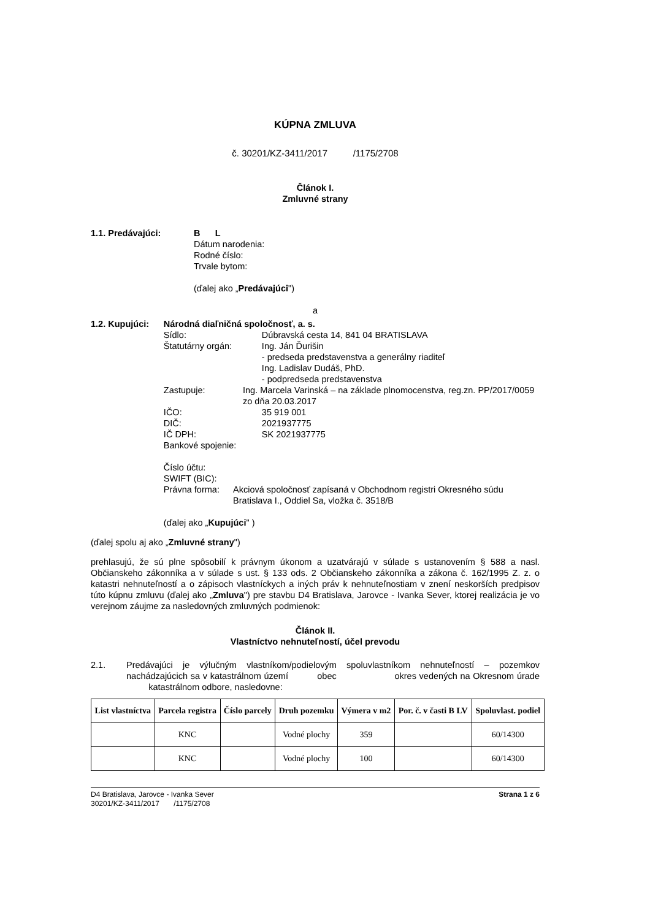KÚPNA ZMLUVA
č. 30201/KZ-3411/2017 /1175/2708
Článok I.
Zmluvné strany
1.1. Predávajúci: B L
Dátum narodenia:
Rodné číslo:
Trvale bytom:
(ďalej ako „Predávajúci")
a
1.2. Kupujúci: Národná diaľničná spoločnosť, a. s.
Sídlo: Dúbravská cesta 14, 841 04 BRATISLAVA
Štatutárny orgán: Ing. Ján Ďurišin
- predseda predstavenstva a generálny riaditeľ
Ing. Ladislav Dudáš, PhD.
- podpredseda predstavenstva
Zastupuje: Ing. Marcela Varinská – na základe plnomocenstva, reg.zn. PP/2017/0059 zo dňa 20.03.2017
IČO: 35 919 001
DIČ: 2021937775
IČ DPH: SK 2021937775
Bankové spojenie:
Číslo účtu:
SWIFT (BIC):
Právna forma: Akciová spoločnosť zapísaná v Obchodnom registri Okresného súdu Bratislava I., Oddiel Sa, vložka č. 3518/B
(ďalej ako „Kupujúci" )
(ďalej spolu aj ako „Zmluvné strany")
prehlasujú, že sú plne spôsobilí k právnym úkonom a uzatvárajú v súlade s ustanovením § 588 a nasl. Občianskeho zákonníka a v súlade s ust. § 133 ods. 2 Občianskeho zákonníka a zákona č. 162/1995 Z. z. o katastri nehnuteľností a o zápisoch vlastníckych a iných práv k nehnuteľnostiam v znení neskorších predpisov túto kúpnu zmluvu (ďalej ako „Zmluva") pre stavbu D4 Bratislava, Jarovce - Ivanka Sever, ktorej realizácia je vo verejnom záujme za nasledovných zmluvných podmienok:
Článok II.
Vlastníctvo nehnuteľností, účel prevodu
2.1. Predávajúci je výlučným vlastníkom/podielovým spoluvlastníkom nehnuteľností – pozemkov nachádzajúcich sa v katastrálnom území obec okres vedených na Okresnom úrade katastrálnom odbore, nasledovne:
| List vlastníctva | Parcela registra | Číslo parcely | Druh pozemku | Výmera v m2 | Por. č. v časti B LV | Spoluvlast. podiel |
| --- | --- | --- | --- | --- | --- | --- |
| | KNC | | Vodné plochy | 359 | | 60/14300 |
| | KNC | | Vodné plochy | 100 | | 60/14300 |
D4 Bratislava, Jarovce - Ivanka Sever
30201/KZ-3411/2017 /1175/2708
Strana 1 z 6